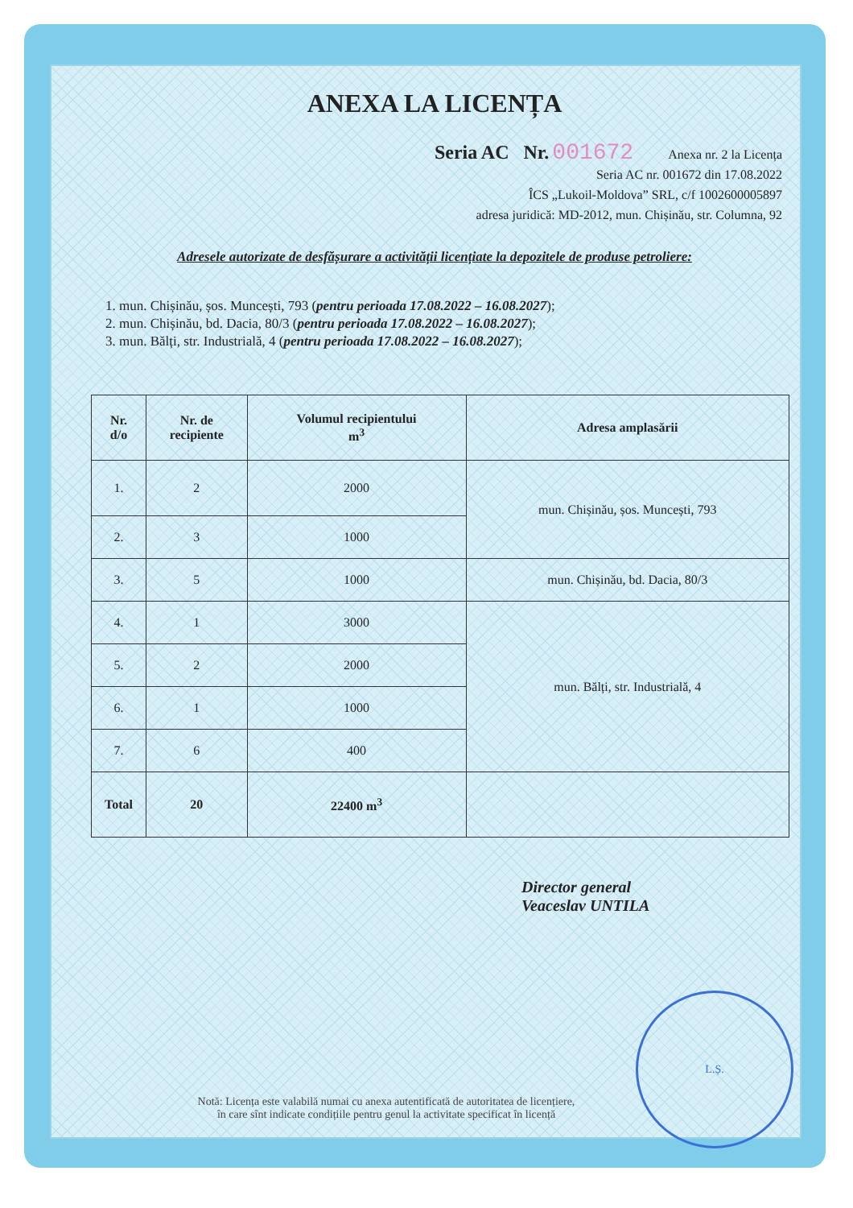ANEXA LA LICENȚA
Seria AC Nr. 001672 Anexa nr. 2 la Licența
Seria AC nr. 001672 din 17.08.2022
ÎCS „Lukoil-Moldova” SRL, c/f 1002600005897
adresa juridică: MD-2012, mun. Chișinău, str. Columna, 92
Adresele autorizate de desfășurare a activității licențiate la depozitele de produse petroliere:
1. mun. Chișinău, șos. Muncești, 793 (pentru perioada 17.08.2022 – 16.08.2027);
2. mun. Chișinău, bd. Dacia, 80/3 (pentru perioada 17.08.2022 – 16.08.2027);
3. mun. Bălți, str. Industrială, 4 (pentru perioada 17.08.2022 – 16.08.2027);
| Nr. d/o | Nr. de recipiente | Volumul recipientului m<sup>3</sup> | Adresa amplasării |
| --- | --- | --- | --- |
| 1. | 2 | 2000 | mun. Chișinău, șos. Muncești, 793 |
| 2. | 3 | 1000 | |
| 3. | 5 | 1000 | mun. Chișinău, bd. Dacia, 80/3 |
| 4. | 1 | 3000 | mun. Bălți, str. Industrială, 4 |
| 5. | 2 | 2000 | |
| 6. | 1 | 1000 | |
| 7. | 6 | 400 | |
| Total | 20 | 22400 m<sup>3</sup> | |
Director general
Veaceslav UNTILA
L.Ș.
Notă: Licența este valabilă numai cu anexa autentificată de autoritatea de licențiere,
în care sînt indicate condițiile pentru genul la activitate specificat în licență